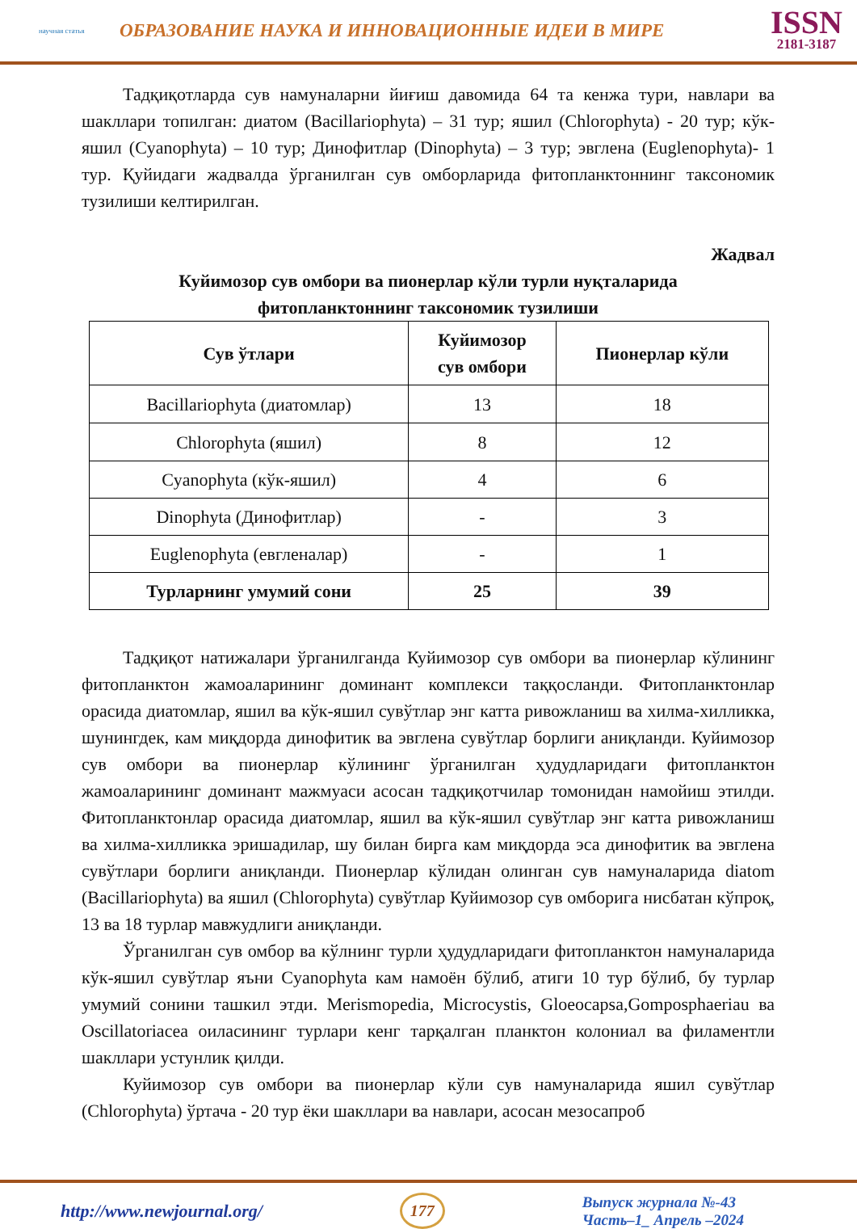научная статья
ОБРАЗОВАНИЕ НАУКА И ИННОВАЦИОННЫЕ ИДЕИ В МИРЕ
ISSN
2181-3187
Тадқиқотларда сув намуналарни йиғиш давомида 64 та кенжа тури, навлари ва шакллари топилган: диатом (Bacillariophyta) – 31 тур; яшил (Chlorophyta) - 20 тур; кўк-яшил (Cyanophyta) – 10 тур; Динофитлар (Dinophyta) – 3 тур; эвглена (Euglenophyta)- 1 тур. Қуйидаги жадвалда ўрганилган сув омборларида фитопланктоннинг таксономик тузилиши келтирилган.
Жадвал
Куйимозор сув омбори ва пионерлар кўли турли нуқталарида
фитопланктоннинг таксономик тузилиши
| Сув ўтлари | Куйимозор сув омбори | Пионерлар кўли |
| --- | --- | --- |
| Bacillariophyta (диатомлар) | 13 | 18 |
| Chlorophyta (яшил) | 8 | 12 |
| Cyanophyta (кўк-яшил) | 4 | 6 |
| Dinophyta (Динофитлар) | - | 3 |
| Euglenophyta (евгленалар) | - | 1 |
| Турларнинг умумий сони | 25 | 39 |
Тадқиқот натижалари ўрганилганда Куйимозор сув омбори ва пионерлар кўлининг фитопланктон жамоаларининг доминант комплекси таққосланди. Фитопланктонлар орасида диатомлар, яшил ва кўк-яшил сувўтлар энг катта ривожланиш ва хилма-хилликка, шунингдек, кам миқдорда динофитик ва эвглена сувўтлар борлиги аниқланди. Куйимозор сув омбори ва пионерлар кўлининг ўрганилган ҳудудларидаги фитопланктон жамоаларининг доминант мажмуаси асосан тадқиқотчилар томонидан намойиш этилди. Фитопланктонлар орасида диатомлар, яшил ва кўк-яшил сувўтлар энг катта ривожланиш ва хилма-хилликка эришадилар, шу билан бирга кам миқдорда эса динофитик ва эвглена сувўтлари борлиги аниқланди. Пионерлар кўлидан олинган сув намуналарида diatom (Bacillariophyta) ва яшил (Chlorophyta) сувўтлар Куйимозор сув омборига нисбатан кўпроқ, 13 ва 18 турлар мавжудлиги аниқланди.
Ўрганилган сув омбор ва кўлнинг турли ҳудудларидаги фитопланктон намуналарида кўк-яшил сувўтлар яъни Cyanophyta кам намоён бўлиб, атиги 10 тур бўлиб, бу турлар умумий сонини ташкил этди. Merismopedia, Microcystis, Gloeocapsa,Gomposphaeriau ва Oscillatoriacea оиласининг турлари кенг тарқалган планктон колониал ва филаментли шакллари устунлик қилди.
Куйимозор сув омбори ва пионерлар кўли сув намуналарида яшил сувўтлар (Chlorophyta) ўртача - 20 тур ёки шакллари ва навлари, асосан мезосапроб
http://www.newjournal.org/ 177
Выпуск журнала №-43
Часть–1_ Апрель –2024